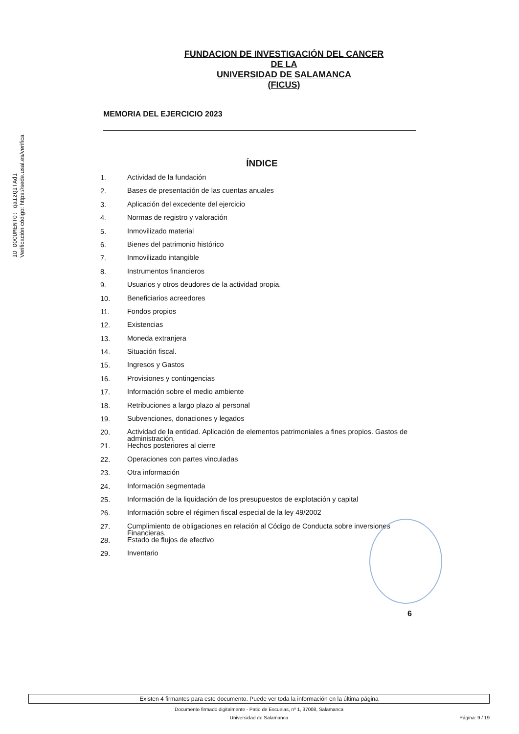ID DOCUMENTO: qaIzQITAdI
Verificación código: https://sede.usal.es/verifica
FUNDACION DE INVESTIGACIÓN DEL CANCER
DE LA
UNIVERSIDAD DE SALAMANCA
(FICUS)
MEMORIA DEL EJERCICIO 2023
ÍNDICE
1. Actividad de la fundación
2. Bases de presentación de las cuentas anuales
3. Aplicación del excedente del ejercicio
4. Normas de registro y valoración
5. Inmovilizado material
6. Bienes del patrimonio histórico
7. Inmovilizado intangible
8. Instrumentos financieros
9. Usuarios y otros deudores de la actividad propia.
10. Beneficiarios acreedores
11. Fondos propios
12. Existencias
13. Moneda extranjera
14. Situación fiscal.
15. Ingresos y Gastos
16. Provisiones y contingencias
17. Información sobre el medio ambiente
18. Retribuciones a largo plazo al personal
19. Subvenciones, donaciones y legados
20. Actividad de la entidad. Aplicación de elementos patrimoniales a fines propios. Gastos de administración.
21. Hechos posteriores al cierre
22. Operaciones con partes vinculadas
23. Otra información
24. Información segmentada
25. Información de la liquidación de los presupuestos de explotación y capital
26. Información sobre el régimen fiscal especial de la ley 49/2002
27. Cumplimiento de obligaciones en relación al Código de Conducta sobre inversiones Financieras.
28. Estado de flujos de efectivo
29. Inventario
6
Existen 4 firmantes para este documento. Puede ver toda la información en la última página
Documento firmado digitalmente - Patio de Escuelas, nº 1, 37008, Salamanca
Universidad de Salamanca Página: 9 / 19